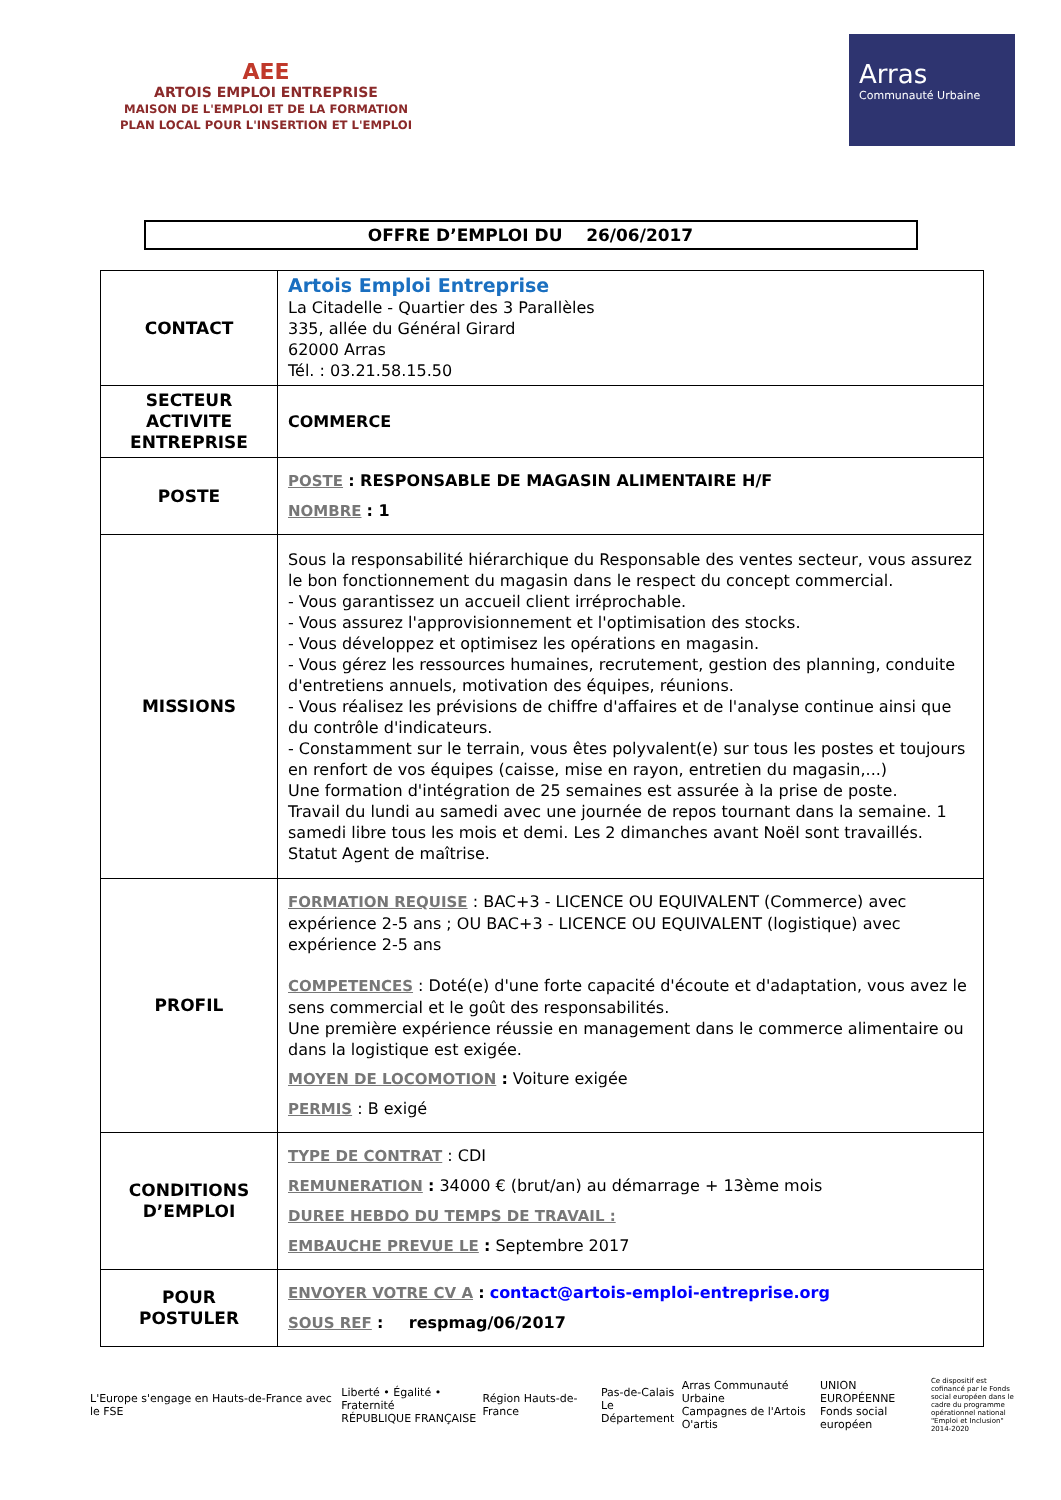AEE
ARTOIS EMPLOI ENTREPRISE
MAISON DE L'EMPLOI ET DE LA FORMATION
PLAN LOCAL POUR L'INSERTION ET L'EMPLOI
Arras
Communauté Urbaine
OFFRE D’EMPLOI DU 26/06/2017
| CONTACT | Artois Emploi Entreprise La Citadelle - Quartier des 3 Parallèles 335, allée du Général Girard 62000 Arras Tél. : 03.21.58.15.50 |
| SECTEUR ACTIVITE ENTREPRISE | COMMERCE |
| POSTE | POSTE : RESPONSABLE DE MAGASIN ALIMENTAIRE H/F NOMBRE : 1 |
| MISSIONS | Sous la responsabilité hiérarchique du Responsable des ventes secteur, vous assurez le bon fonctionnement du magasin dans le respect du concept commercial. - Vous garantissez un accueil client irréprochable. - Vous assurez l'approvisionnement et l'optimisation des stocks. - Vous développez et optimisez les opérations en magasin. - Vous gérez les ressources humaines, recrutement, gestion des planning, conduite d'entretiens annuels, motivation des équipes, réunions. - Vous réalisez les prévisions de chiffre d'affaires et de l'analyse continue ainsi que du contrôle d'indicateurs. - Constamment sur le terrain, vous êtes polyvalent(e) sur tous les postes et toujours en renfort de vos équipes (caisse, mise en rayon, entretien du magasin,...) Une formation d'intégration de 25 semaines est assurée à la prise de poste. Travail du lundi au samedi avec une journée de repos tournant dans la semaine. 1 samedi libre tous les mois et demi. Les 2 dimanches avant Noël sont travaillés. Statut Agent de maîtrise. |
| PROFIL | FORMATION REQUISE : BAC+3 - LICENCE OU EQUIVALENT (Commerce) avec expérience 2-5 ans ; OU BAC+3 - LICENCE OU EQUIVALENT (logistique) avec expérience 2-5 ans COMPETENCES : Doté(e) d'une forte capacité d'écoute et d'adaptation, vous avez le sens commercial et le goût des responsabilités. Une première expérience réussie en management dans le commerce alimentaire ou dans la logistique est exigée. MOYEN DE LOCOMOTION : Voiture exigée PERMIS : B exigé |
| CONDITIONS D’EMPLOI | TYPE DE CONTRAT : CDI REMUNERATION : 34000 € (brut/an) au démarrage + 13ème mois DUREE HEBDO DU TEMPS DE TRAVAIL : EMBAUCHE PREVUE LE : Septembre 2017 |
| POUR POSTULER | ENVOYER VOTRE CV A : contact@artois-emploi-entreprise.org SOUS REF : respmag/06/2017 |
L'Europe s'engage en Hauts-de-France avec le FSE
Liberté • Égalité • Fraternité
RÉPUBLIQUE FRANÇAISE
Région Hauts-de-France
Pas-de-Calais
Le Département
Arras Communauté Urbaine
Campagnes de l'Artois
O'artis
UNION EUROPÉENNE
Fonds social européen
Ce dispositif est cofinancé par le Fonds social européen dans le cadre du programme opérationnel national "Emploi et Inclusion" 2014-2020